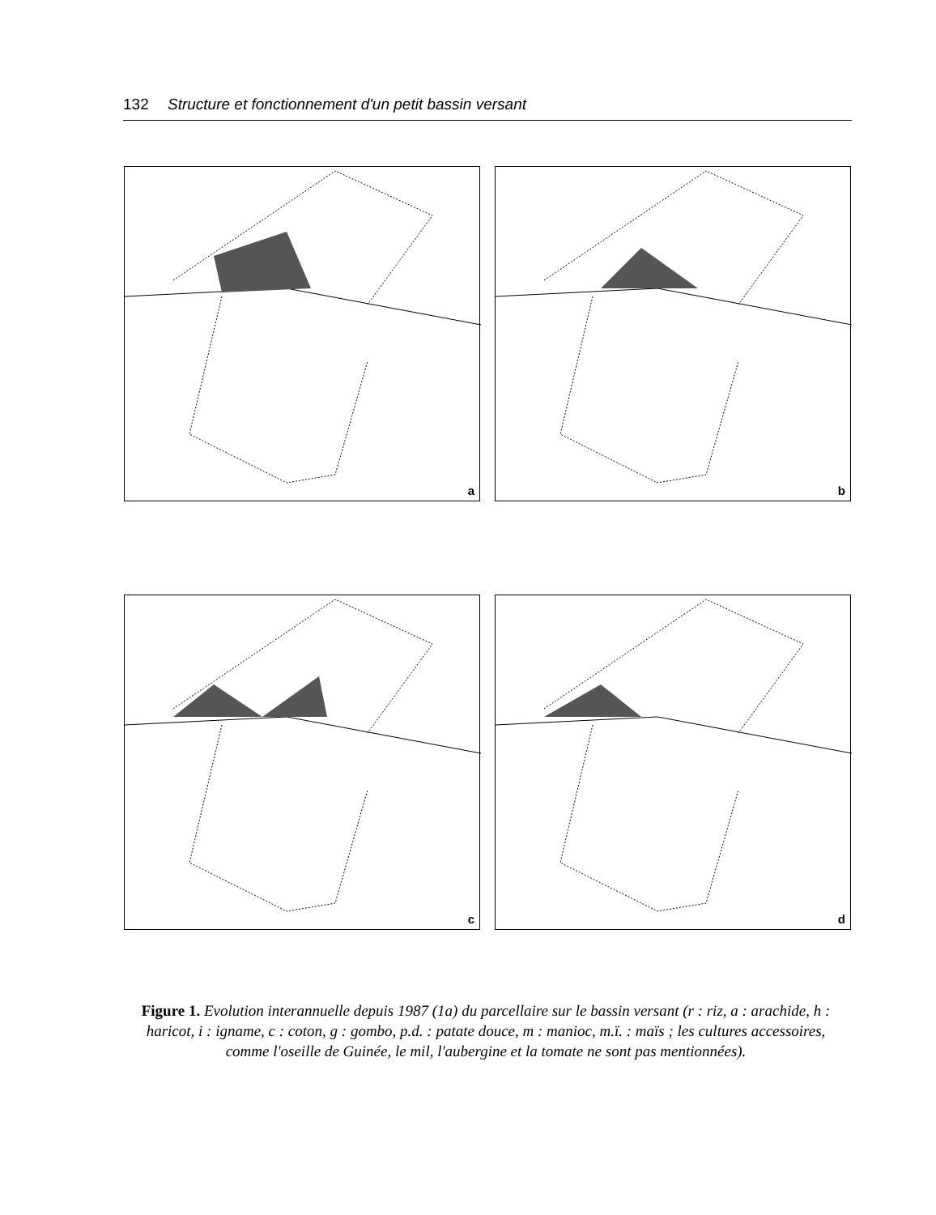132 Structure et fonctionnement d'un petit bassin versant
a
b
c
d
Figure 1. Evolution interannuelle depuis 1987 (1a) du parcellaire sur le bassin versant (r : riz, a : arachide, h : haricot, i : igname, c : coton, g : gombo, p.d. : patate douce, m : manioc, m.ï. : maïs ; les cultures accessoires, comme l'oseille de Guinée, le mil, l'aubergine et la tomate ne sont pas mentionnées).